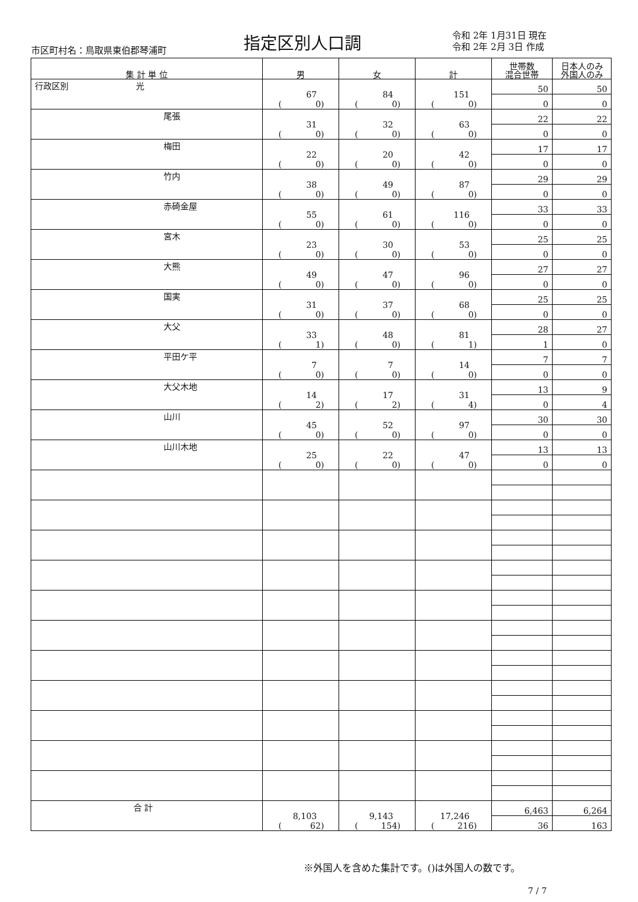市区町村名：鳥取県東伯郡琴浦町 指定区別人口調
令和 2年 1月31日 現在
令和 2年 2月 3日 作成
| 集 計 単 位 | 男 | 女 | 計 | 世帯数 混合世帯 | 日本人のみ 外国人のみ |
| --- | --- | --- | --- | --- | --- |
| 行政区別 光 | 67 ( 0) | 84 ( 0) | 151 ( 0) | 50 | 50 |
| | | | | 0 | 0 |
| 尾張 | 31 ( 0) | 32 ( 0) | 63 ( 0) | 22 | 22 |
| | | | | 0 | 0 |
| 梅田 | 22 ( 0) | 20 ( 0) | 42 ( 0) | 17 | 17 |
| | | | | 0 | 0 |
| 竹内 | 38 ( 0) | 49 ( 0) | 87 ( 0) | 29 | 29 |
| | | | | 0 | 0 |
| 赤碕金屋 | 55 ( 0) | 61 ( 0) | 116 ( 0) | 33 | 33 |
| | | | | 0 | 0 |
| 宮木 | 23 ( 0) | 30 ( 0) | 53 ( 0) | 25 | 25 |
| | | | | 0 | 0 |
| 大熊 | 49 ( 0) | 47 ( 0) | 96 ( 0) | 27 | 27 |
| | | | | 0 | 0 |
| 国実 | 31 ( 0) | 37 ( 0) | 68 ( 0) | 25 | 25 |
| | | | | 0 | 0 |
| 大父 | 33 ( 1) | 48 ( 0) | 81 ( 1) | 28 | 27 |
| | | | | 1 | 0 |
| 平田ケ平 | 7 ( 0) | 7 ( 0) | 14 ( 0) | 7 | 7 |
| | | | | 0 | 0 |
| 大父木地 | 14 ( 2) | 17 ( 2) | 31 ( 4) | 13 | 9 |
| | | | | 0 | 4 |
| 山川 | 45 ( 0) | 52 ( 0) | 97 ( 0) | 30 | 30 |
| | | | | 0 | 0 |
| 山川木地 | 25 ( 0) | 22 ( 0) | 47 ( 0) | 13 | 13 |
| | | | | 0 | 0 |
| 合 計 | 8,103 ( 62) | 9,143 ( 154) | 17,246 ( 216) | 6,463 | 6,264 |
| | | | | 36 | 163 |
※外国人を含めた集計です。()は外国人の数です。
7 / 7